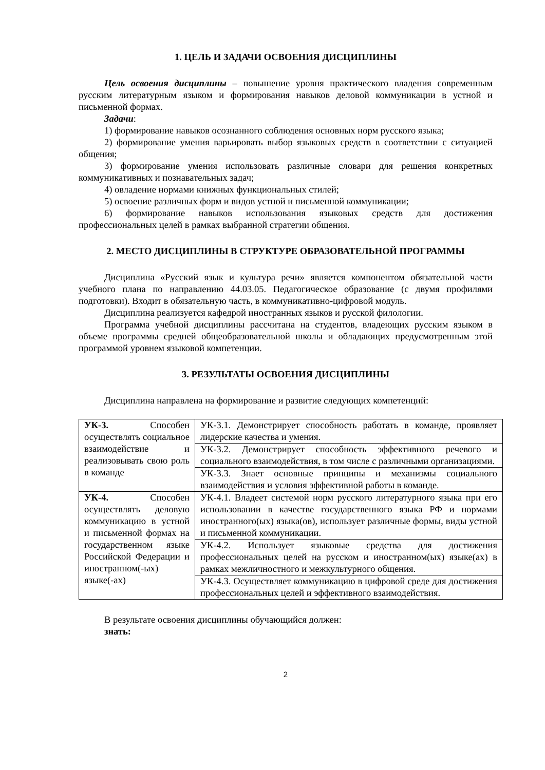1. ЦЕЛЬ И ЗАДАЧИ ОСВОЕНИЯ ДИСЦИПЛИНЫ
Цель освоения дисциплины – повышение уровня практического владения современным русским литературным языком и формирования навыков деловой коммуникации в устной и письменной формах.
Задачи:
1) формирование навыков осознанного соблюдения основных норм русского языка;
2) формирование умения варьировать выбор языковых средств в соответствии с ситуацией общения;
3) формирование умения использовать различные словари для решения конкретных коммуникативных и познавательных задач;
4) овладение нормами книжных функциональных стилей;
5) освоение различных форм и видов устной и письменной коммуникации;
6) формирование навыков использования языковых средств для достижения профессиональных целей в рамках выбранной стратегии общения.
2. МЕСТО ДИСЦИПЛИНЫ В СТРУКТУРЕ ОБРАЗОВАТЕЛЬНОЙ ПРОГРАММЫ
Дисциплина «Русский язык и культура речи» является компонентом обязательной части учебного плана по направлению 44.03.05. Педагогическое образование (с двумя профилями подготовки). Входит в обязательную часть, в коммуникативно-цифровой модуль.
Дисциплина реализуется кафедрой иностранных языков и русской филологии.
Программа учебной дисциплины рассчитана на студентов, владеющих русским языком в объеме программы средней общеобразовательной школы и обладающих предусмотренным этой программой уровнем языковой компетенции.
3. РЕЗУЛЬТАТЫ ОСВОЕНИЯ ДИСЦИПЛИНЫ
Дисциплина направлена на формирование и развитие следующих компетенций:
| УК-3. Способен осуществлять социальное взаимодействие и реализовывать свою роль в команде | УК-3.1. Демонстрирует способность работать в команде, проявляет лидерские качества и умения. |
| | УК-3.2. Демонстрирует способность эффективного речевого и социального взаимодействия, в том числе с различными организациями. |
| | УК-3.3. Знает основные принципы и механизмы социального взаимодействия и условия эффективной работы в команде. |
| УК-4. Способен осуществлять деловую коммуникацию в устной и письменной формах на государственном языке Российской Федерации и иностранном(-ых) языке(-ах) | УК-4.1. Владеет системой норм русского литературного языка при его использовании в качестве государственного языка РФ и нормами иностранного(ых) языка(ов), использует различные формы, виды устной и письменной коммуникации. |
| | УК-4.2. Использует языковые средства для достижения профессиональных целей на русском и иностранном(ых) языке(ах) в рамках межличностного и межкультурного общения. |
| | УК-4.3. Осуществляет коммуникацию в цифровой среде для достижения профессиональных целей и эффективного взаимодействия. |
В результате освоения дисциплины обучающийся должен:
знать:
2